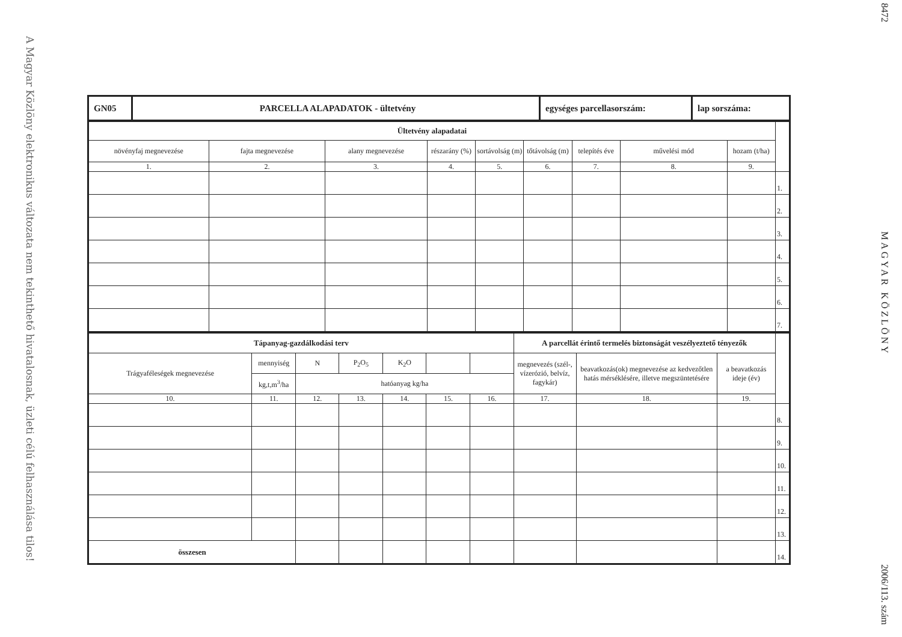A Magyar Közlöny elektronikus változata nem tekinthető hivatalosnak, üzleti célú felhasználása tilos!
| GN05 | PARCELLA ALAPADATOK - ültetvény | egységes parcellasorszám: | lap sorszáma: |
| Ültetvény alapadatai | | | | | | | | | |
| növényfaj megnevezése | fajta megnevezése | alany megnevezése | részarány (%) | sortávolság (m) | tőtávolság (m) | telepítés éve | művelési mód | hozam (t/ha) | |
| 1. | 2. | 3. | 4. | 5. | 6. | 7. | 8. | 9. | |
| | | | | | | | | | 1. |
| | | | | | | | | | 2. |
| | | | | | | | | | 3. |
| | | | | | | | | | 4. |
| | | | | | | | | | 5. |
| | | | | | | | | | 6. |
| | | | | | | | | | 7. |
| Tápanyag-gazdálkodási terv | | | | | | | A parcellát érintő termelés biztonságát veszélyeztető tényezők | | | |
| Trágyaféleségek megnevezése | mennyiség | N | P<sub>2</sub>O<sub>5</sub> | K<sub>2</sub>O | | | megnevezés (szél-, vízerózió, belvíz, fagykár) | beavatkozás(ok) megnevezése az kedvezőtlen hatás mérséklésére, illetve megszüntetésére | a beavatkozás ideje (év) | |
| | kg,t,m<sup>3</sup>/ha | hatóanyag kg/ha | | | | | | | | |
| 10. | 11. | 12. | 13. | 14. | 15. | 16. | 17. | 18. | 19. | |
| | | | | | | | | | | 8. |
| | | | | | | | | | | 9. |
| | | | | | | | | | | 10. |
| | | | | | | | | | | 11. |
| | | | | | | | | | | 12. |
| | | | | | | | | | | 13. |
| összesen | | | | | | | | | | 14. |
8472 MAGYAR KÖZLÖNY 2006/113. szám